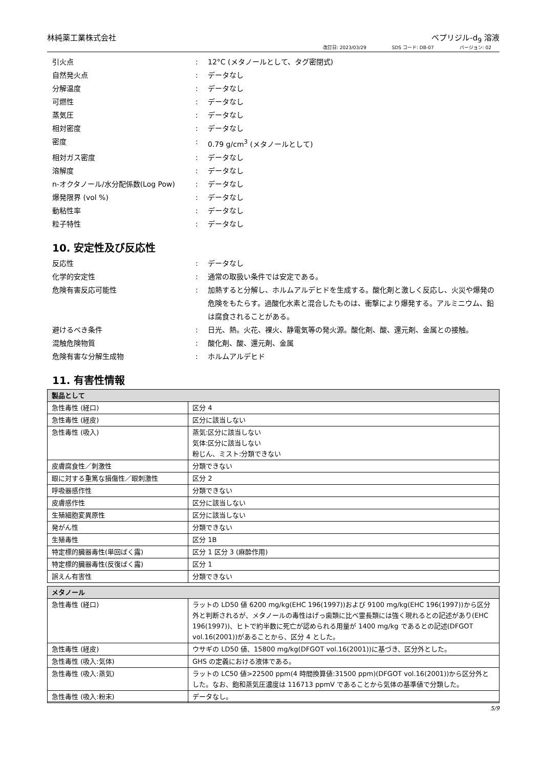林純薬工業株式会社 ベプリジル-d<sub>9</sub> 溶液
改訂日: 2023/03/29 SDS コード: DB-07 バージョン: 02
引火点 : 12°C (メタノールとして、タグ密閉式)
自然発火点 : データなし
分解温度 : データなし
可燃性 : データなし
蒸気圧 : データなし
相対密度 : データなし
密度 : 0.79 g/cm<sup>3</sup> (メタノールとして)
相対ガス密度 : データなし
溶解度 : データなし
n-オクタノール/水分配係数(Log Pow) : データなし
爆発限界 (vol %) : データなし
動粘性率 : データなし
粒子特性 : データなし
10. 安定性及び反応性
反応性 : データなし
化学的安定性 : 通常の取扱い条件では安定である。
危険有害反応可能性 : 加熱すると分解し、ホルムアルデヒドを生成する。酸化剤と激しく反応し、火災や爆発の危険をもたらす。過酸化水素と混合したものは、衝撃により爆発する。アルミニウム、鉛は腐食されることがある。
避けるべき条件 : 日光、熱。火花、裸火、静電気等の発火源。酸化剤、酸、還元剤、金属との接触。
混触危険物質 : 酸化剤、酸、還元剤、金属
危険有害な分解生成物 : ホルムアルデヒド
11. 有害性情報
| 製品として | |
| 急性毒性 (経口) | 区分 4 |
| 急性毒性 (経皮) | 区分に該当しない |
| 急性毒性 (吸入) | 蒸気:区分に該当しない 気体:区分に該当しない 粉じん、ミスト:分類できない |
| 皮膚腐食性／刺激性 | 分類できない |
| 眼に対する重篤な損傷性／眼刺激性 | 区分 2 |
| 呼吸器感作性 | 分類できない |
| 皮膚感作性 | 区分に該当しない |
| 生殖細胞変異原性 | 区分に該当しない |
| 発がん性 | 分類できない |
| 生殖毒性 | 区分 1B |
| 特定標的臓器毒性(単回ばく露) | 区分 1 区分 3 (麻酔作用) |
| 特定標的臓器毒性(反復ばく露) | 区分 1 |
| 誤えん有害性 | 分類できない |
| メタノール | |
| 急性毒性 (経口) | ラットの LD50 値 6200 mg/kg(EHC 196(1997))および 9100 mg/kg(EHC 196(1997))から区分外と判断されるが、メタノールの毒性はげっ歯類に比べ霊長類には強く現れるとの記述があり(EHC 196(1997))、ヒトで約半数に死亡が認められる用量が 1400 mg/kg であるとの記述(DFGOT vol.16(2001))があることから、区分 4 とした。 |
| 急性毒性 (経皮) | ウサギの LD50 値、15800 mg/kg(DFGOT vol.16(2001))に基づき、区分外とした。 |
| 急性毒性 (吸入:気体) | GHS の定義における液体である。 |
| 急性毒性 (吸入:蒸気) | ラットの LC50 値>22500 ppm(4 時間換算値:31500 ppm)(DFGOT vol.16(2001))から区分外とした。なお、飽和蒸気圧濃度は 116713 ppmV であることから気体の基準値で分類した。 |
| 急性毒性 (吸入:粉末) | データなし。 |
5/9